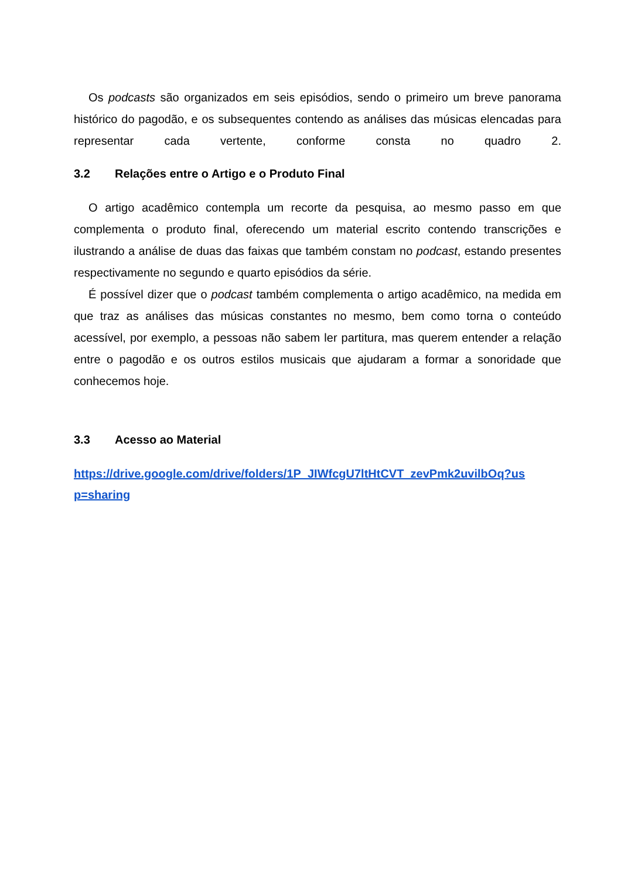Os podcasts são organizados em seis episódios, sendo o primeiro um breve panorama histórico do pagodão, e os subsequentes contendo as análises das músicas elencadas para representar cada vertente, conforme consta no quadro 2.
3.2 Relações entre o Artigo e o Produto Final
O artigo acadêmico contempla um recorte da pesquisa, ao mesmo passo em que complementa o produto final, oferecendo um material escrito contendo transcrições e ilustrando a análise de duas das faixas que também constam no podcast, estando presentes respectivamente no segundo e quarto episódios da série.
É possível dizer que o podcast também complementa o artigo acadêmico, na medida em que traz as análises das músicas constantes no mesmo, bem como torna o conteúdo acessível, por exemplo, a pessoas não sabem ler partitura, mas querem entender a relação entre o pagodão e os outros estilos musicais que ajudaram a formar a sonoridade que conhecemos hoje.
3.3 Acesso ao Material
https://drive.google.com/drive/folders/1P_JIWfcgU7ltHtCVT_zevPmk2uvilbOq?usp=sharing